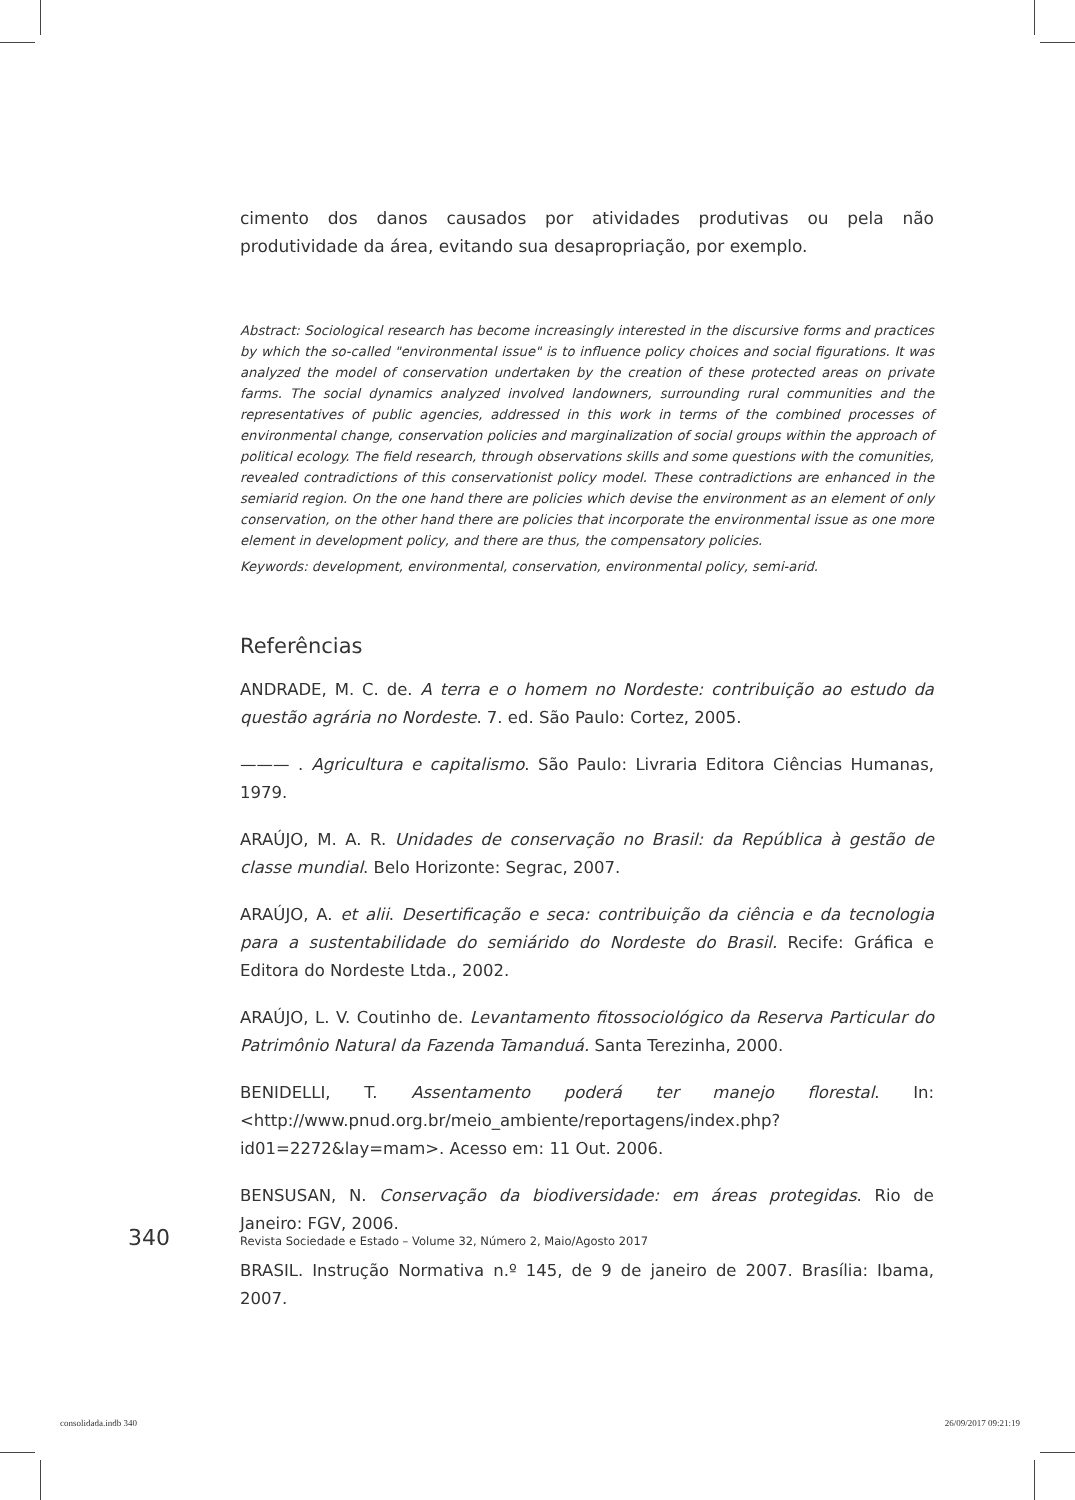cimento dos danos causados por atividades produtivas ou pela não produtividade da área, evitando sua desapropriação, por exemplo.
Abstract: Sociological research has become increasingly interested in the discursive forms and practices by which the so-called "environmental issue" is to influence policy choices and social figurations. It was analyzed the model of conservation undertaken by the creation of these protected areas on private farms. The social dynamics analyzed involved landowners, surrounding rural communities and the representatives of public agencies, addressed in this work in terms of the combined processes of environmental change, conservation policies and marginalization of social groups within the approach of political ecology. The field research, through observations skills and some questions with the comunities, revealed contradictions of this conservationist policy model. These contradictions are enhanced in the semiarid region. On the one hand there are policies which devise the environment as an element of only conservation, on the other hand there are policies that incorporate the environmental issue as one more element in development policy, and there are thus, the compensatory policies.
Keywords: development, environmental, conservation, environmental policy, semi-arid.
Referências
ANDRADE, M. C. de. A terra e o homem no Nordeste: contribuição ao estudo da questão agrária no Nordeste. 7. ed. São Paulo: Cortez, 2005.
——— . Agricultura e capitalismo. São Paulo: Livraria Editora Ciências Humanas, 1979.
ARAÚJO, M. A. R. Unidades de conservação no Brasil: da República à gestão de classe mundial. Belo Horizonte: Segrac, 2007.
ARAÚJO, A. et alii. Desertificação e seca: contribuição da ciência e da tecnologia para a sustentabilidade do semiárido do Nordeste do Brasil. Recife: Gráfica e Editora do Nordeste Ltda., 2002.
ARAÚJO, L. V. Coutinho de. Levantamento fitossociológico da Reserva Particular do Patrimônio Natural da Fazenda Tamanduá. Santa Terezinha, 2000.
BENIDELLI, T. Assentamento poderá ter manejo florestal. In: <http://www.pnud.org.br/meio_ambiente/reportagens/index.php?id01=2272&lay=mam>. Acesso em: 11 Out. 2006.
BENSUSAN, N. Conservação da biodiversidade: em áreas protegidas. Rio de Janeiro: FGV, 2006.
BRASIL. Instrução Normativa n.º 145, de 9 de janeiro de 2007. Brasília: Ibama, 2007.
340 Revista Sociedade e Estado – Volume 32, Número 2, Maio/Agosto 2017
consolidada.indb 340 26/09/2017 09:21:19